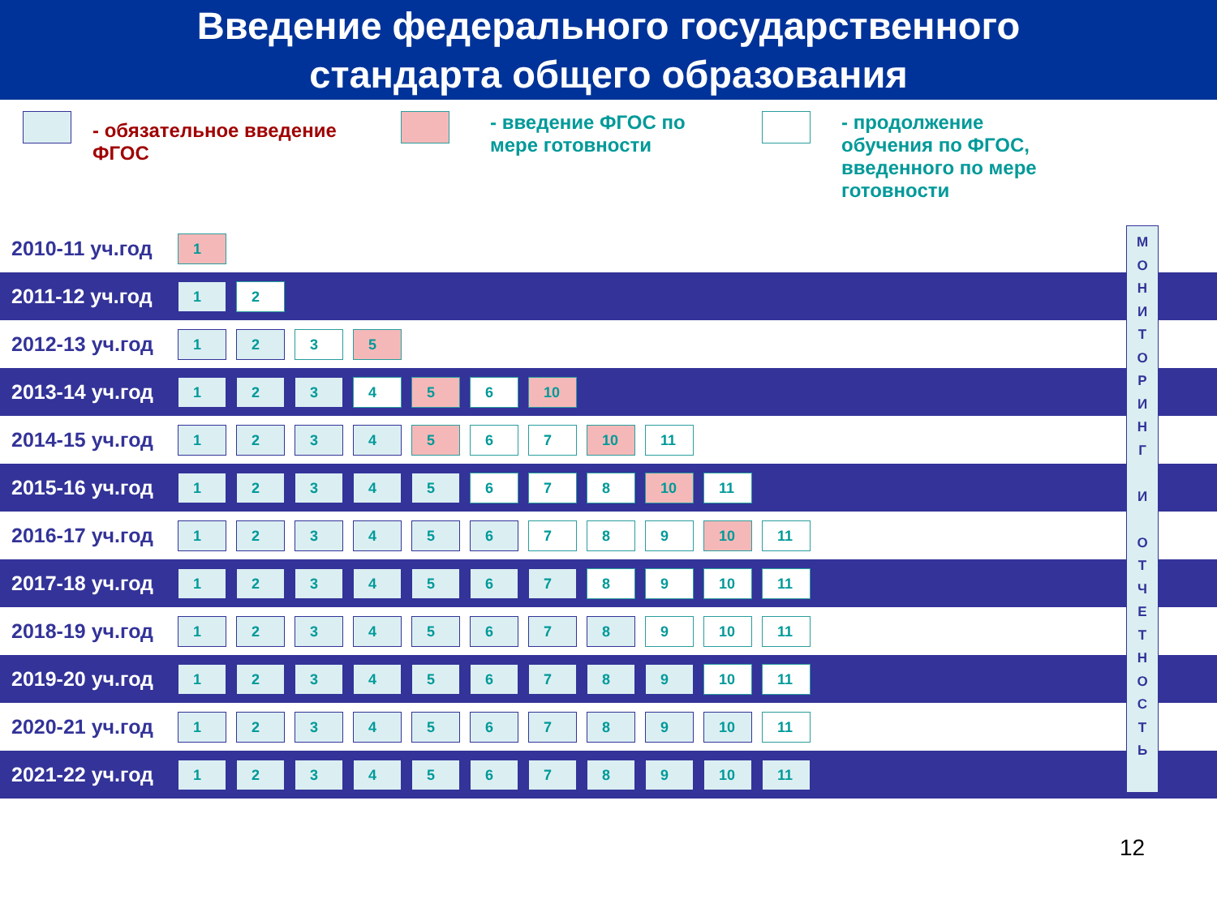Введение федерального государственного
стандарта общего образования
- обязательное введение ФГОС
- введение ФГОС по мере готовности
- продолжение
обучения по ФГОС,
введенного по мере
готовности
| 2010-11 уч.год | 1 |
| 2011-12 уч.год | 1 2 |
| 2012-13 уч.год | 1 2 3 5 |
| 2013-14 уч.год | 1 2 3 4 5 6 10 |
| 2014-15 уч.год | 1 2 3 4 5 6 7 10 11 |
| 2015-16 уч.год | 1 2 3 4 5 6 7 8 10 11 |
| 2016-17 уч.год | 1 2 3 4 5 6 7 8 9 10 11 |
| 2017-18 уч.год | 1 2 3 4 5 6 7 8 9 10 11 |
| 2018-19 уч.год | 1 2 3 4 5 6 7 8 9 10 11 |
| 2019-20 уч.год | 1 2 3 4 5 6 7 8 9 10 11 |
| 2020-21 уч.год | 1 2 3 4 5 6 7 8 9 10 11 |
| 2021-22 уч.год | 1 2 3 4 5 6 7 8 9 10 11 |
М
О
Н
И
Т
О
Р
И
Н
Г
И
О
Т
Ч
Е
Т
Н
О
С
Т
Ь
12